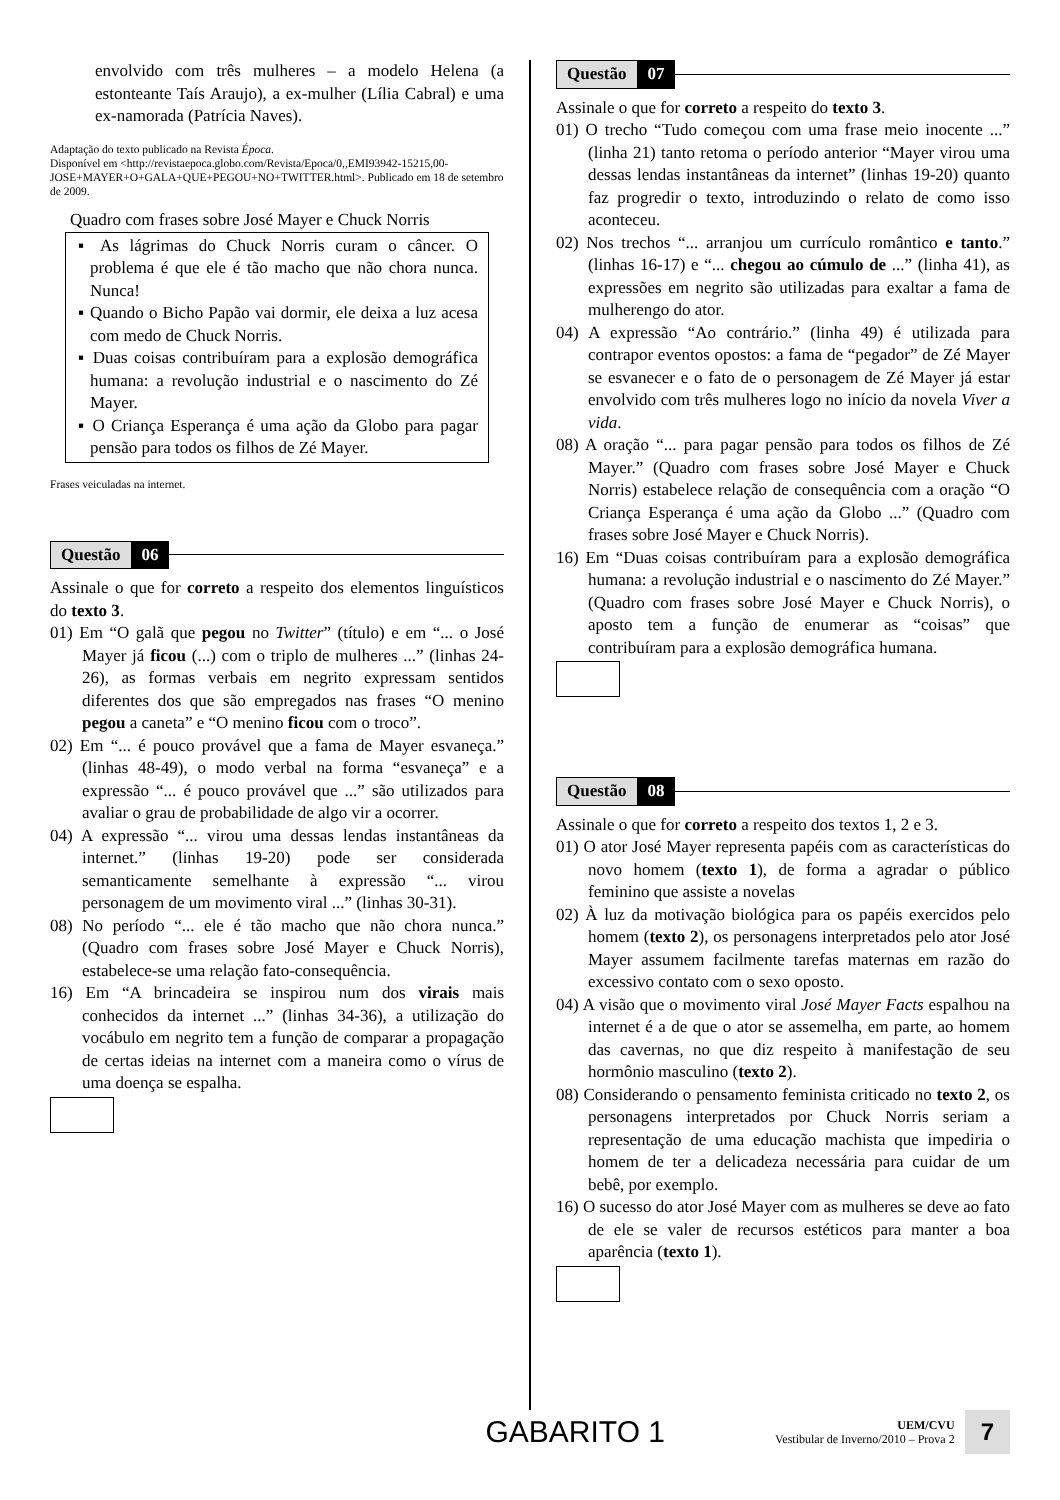envolvido com três mulheres – a modelo Helena (a estonteante Taís Araujo), a ex-mulher (Lília Cabral) e uma ex-namorada (Patrícia Naves).
Adaptação do texto publicado na Revista Época.
Disponível em <http://revistaepoca.globo.com/Revista/Epoca/0,,EMI93942-15215,00-JOSE+MAYER+O+GALA+QUE+PEGOU+NO+TWITTER.html>. Publicado em 18 de setembro de 2009.
Quadro com frases sobre José Mayer e Chuck Norris
▪ As lágrimas do Chuck Norris curam o câncer. O problema é que ele é tão macho que não chora nunca. Nunca!
▪ Quando o Bicho Papão vai dormir, ele deixa a luz acesa com medo de Chuck Norris.
▪ Duas coisas contribuíram para a explosão demográfica humana: a revolução industrial e o nascimento do Zé Mayer.
▪ O Criança Esperança é uma ação da Globo para pagar pensão para todos os filhos de Zé Mayer.
Frases veiculadas na internet.
Questão 06
Assinale o que for correto a respeito dos elementos linguísticos do texto 3.
01) Em “O galã que pegou no Twitter” (título) e em “... o José Mayer já ficou (...) com o triplo de mulheres ...” (linhas 24-26), as formas verbais em negrito expressam sentidos diferentes dos que são empregados nas frases “O menino pegou a caneta” e “O menino ficou com o troco”.
02) Em “... é pouco provável que a fama de Mayer esvaneça.” (linhas 48-49), o modo verbal na forma “esvaneça” e a expressão “... é pouco provável que ...” são utilizados para avaliar o grau de probabilidade de algo vir a ocorrer.
04) A expressão “... virou uma dessas lendas instantâneas da internet.” (linhas 19-20) pode ser considerada semanticamente semelhante à expressão “... virou personagem de um movimento viral ...” (linhas 30-31).
08) No período “... ele é tão macho que não chora nunca.” (Quadro com frases sobre José Mayer e Chuck Norris), estabelece-se uma relação fato-consequência.
16) Em “A brincadeira se inspirou num dos virais mais conhecidos da internet ...” (linhas 34-36), a utilização do vocábulo em negrito tem a função de comparar a propagação de certas ideias na internet com a maneira como o vírus de uma doença se espalha.
Questão 07
Assinale o que for correto a respeito do texto 3.
01) O trecho “Tudo começou com uma frase meio inocente ...” (linha 21) tanto retoma o período anterior “Mayer virou uma dessas lendas instantâneas da internet” (linhas 19-20) quanto faz progredir o texto, introduzindo o relato de como isso aconteceu.
02) Nos trechos “... arranjou um currículo romântico e tanto.” (linhas 16-17) e “... chegou ao cúmulo de ...” (linha 41), as expressões em negrito são utilizadas para exaltar a fama de mulherengo do ator.
04) A expressão “Ao contrário.” (linha 49) é utilizada para contrapor eventos opostos: a fama de “pegador” de Zé Mayer se esvanecer e o fato de o personagem de Zé Mayer já estar envolvido com três mulheres logo no início da novela Viver a vida.
08) A oração “... para pagar pensão para todos os filhos de Zé Mayer.” (Quadro com frases sobre José Mayer e Chuck Norris) estabelece relação de consequência com a oração “O Criança Esperança é uma ação da Globo ...” (Quadro com frases sobre José Mayer e Chuck Norris).
16) Em “Duas coisas contribuíram para a explosão demográfica humana: a revolução industrial e o nascimento do Zé Mayer.” (Quadro com frases sobre José Mayer e Chuck Norris), o aposto tem a função de enumerar as “coisas” que contribuíram para a explosão demográfica humana.
Questão 08
Assinale o que for correto a respeito dos textos 1, 2 e 3.
01) O ator José Mayer representa papéis com as características do novo homem (texto 1), de forma a agradar o público feminino que assiste a novelas
02) À luz da motivação biológica para os papéis exercidos pelo homem (texto 2), os personagens interpretados pelo ator José Mayer assumem facilmente tarefas maternas em razão do excessivo contato com o sexo oposto.
04) A visão que o movimento viral José Mayer Facts espalhou na internet é a de que o ator se assemelha, em parte, ao homem das cavernas, no que diz respeito à manifestação de seu hormônio masculino (texto 2).
08) Considerando o pensamento feminista criticado no texto 2, os personagens interpretados por Chuck Norris seriam a representação de uma educação machista que impediria o homem de ter a delicadeza necessária para cuidar de um bebê, por exemplo.
16) O sucesso do ator José Mayer com as mulheres se deve ao fato de ele se valer de recursos estéticos para manter a boa aparência (texto 1).
GABARITO 1
UEM/CVU
Vestibular de Inverno/2010 – Prova 2
7